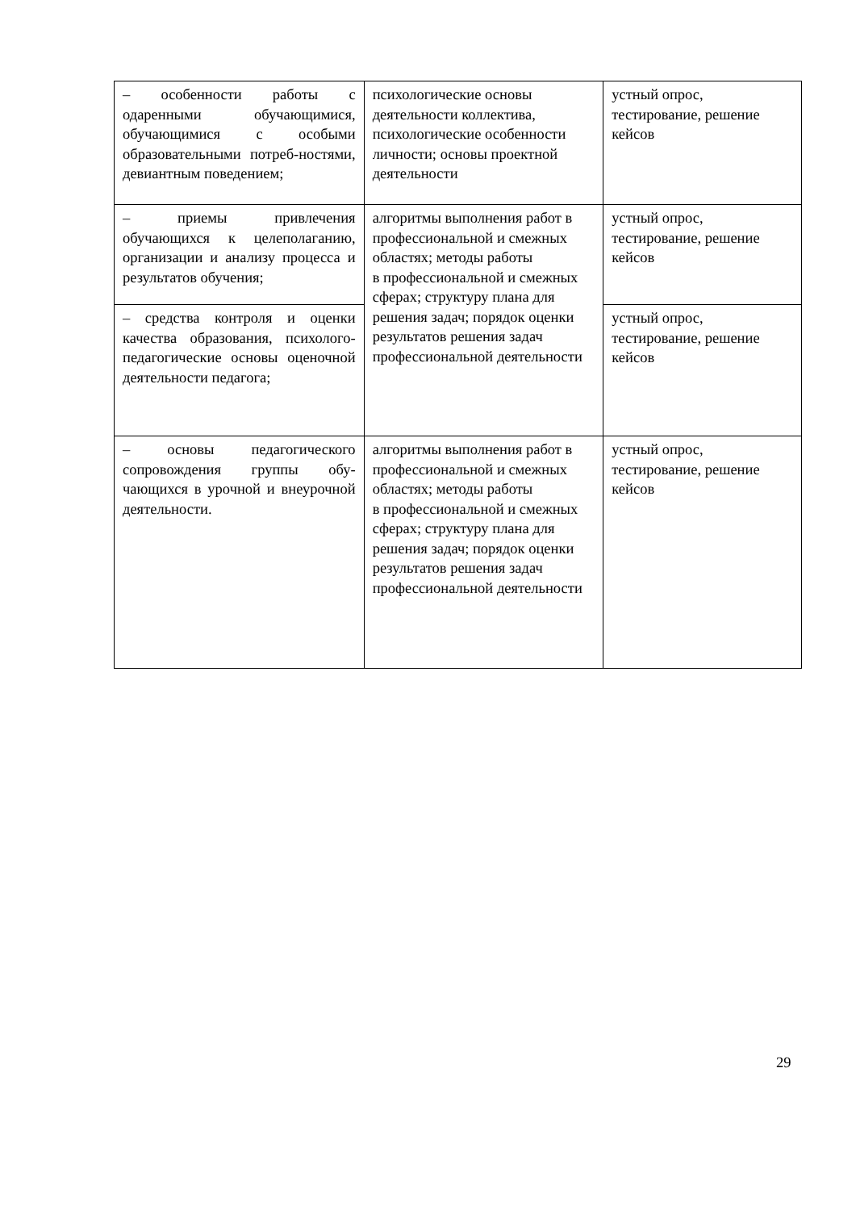| – особенности работы с одаренными обучающимися, обучающимися с особыми образовательными потреб-ностями, девиантным поведением; | психологические основы деятельности коллектива, психологические особенности личности; основы проектной деятельности | устный опрос, тестирование, решение кейсов |
| – приемы привлечения обучающихся к целеполаганию, организации и анализу процесса и результатов обучения; | алгоритмы выполнения работ в профессиональной и смежных областях; методы работы в профессиональной и смежных сферах; структуру плана для решения задач; порядок оценки результатов решения задач профессиональной деятельности | устный опрос, тестирование, решение кейсов |
| – средства контроля и оценки качества образования, психолого-педагогические основы оценочной деятельности педагога; | | устный опрос, тестирование, решение кейсов |
| – основы педагогического сопровождения группы обу-чающихся в урочной и внеурочной деятельности. | алгоритмы выполнения работ в профессиональной и смежных областях; методы работы в профессиональной и смежных сферах; структуру плана для решения задач; порядок оценки результатов решения задач профессиональной деятельности | устный опрос, тестирование, решение кейсов |
29